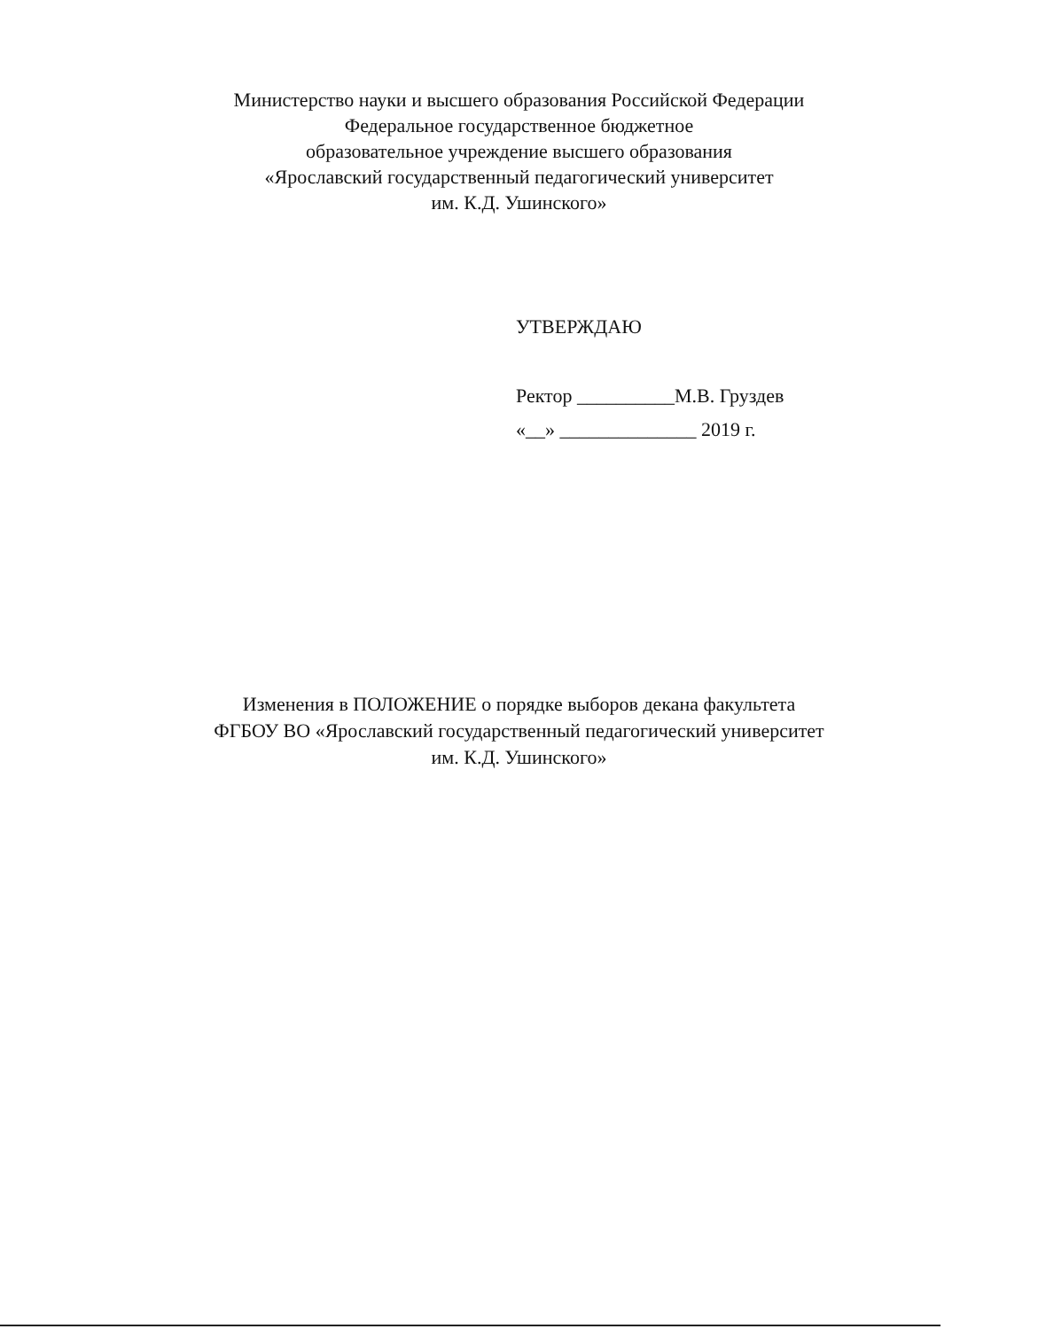Министерство науки и высшего образования Российской Федерации
Федеральное государственное бюджетное
образовательное учреждение высшего образования
«Ярославский государственный педагогический университет
им. К.Д. Ушинского»
УТВЕРЖДАЮ
Ректор __________М.В. Груздев
«__» ______________ 2019 г.
Изменения в ПОЛОЖЕНИЕ о порядке выборов декана факультета
ФГБОУ ВО «Ярославский государственный педагогический университет
им. К.Д. Ушинского»